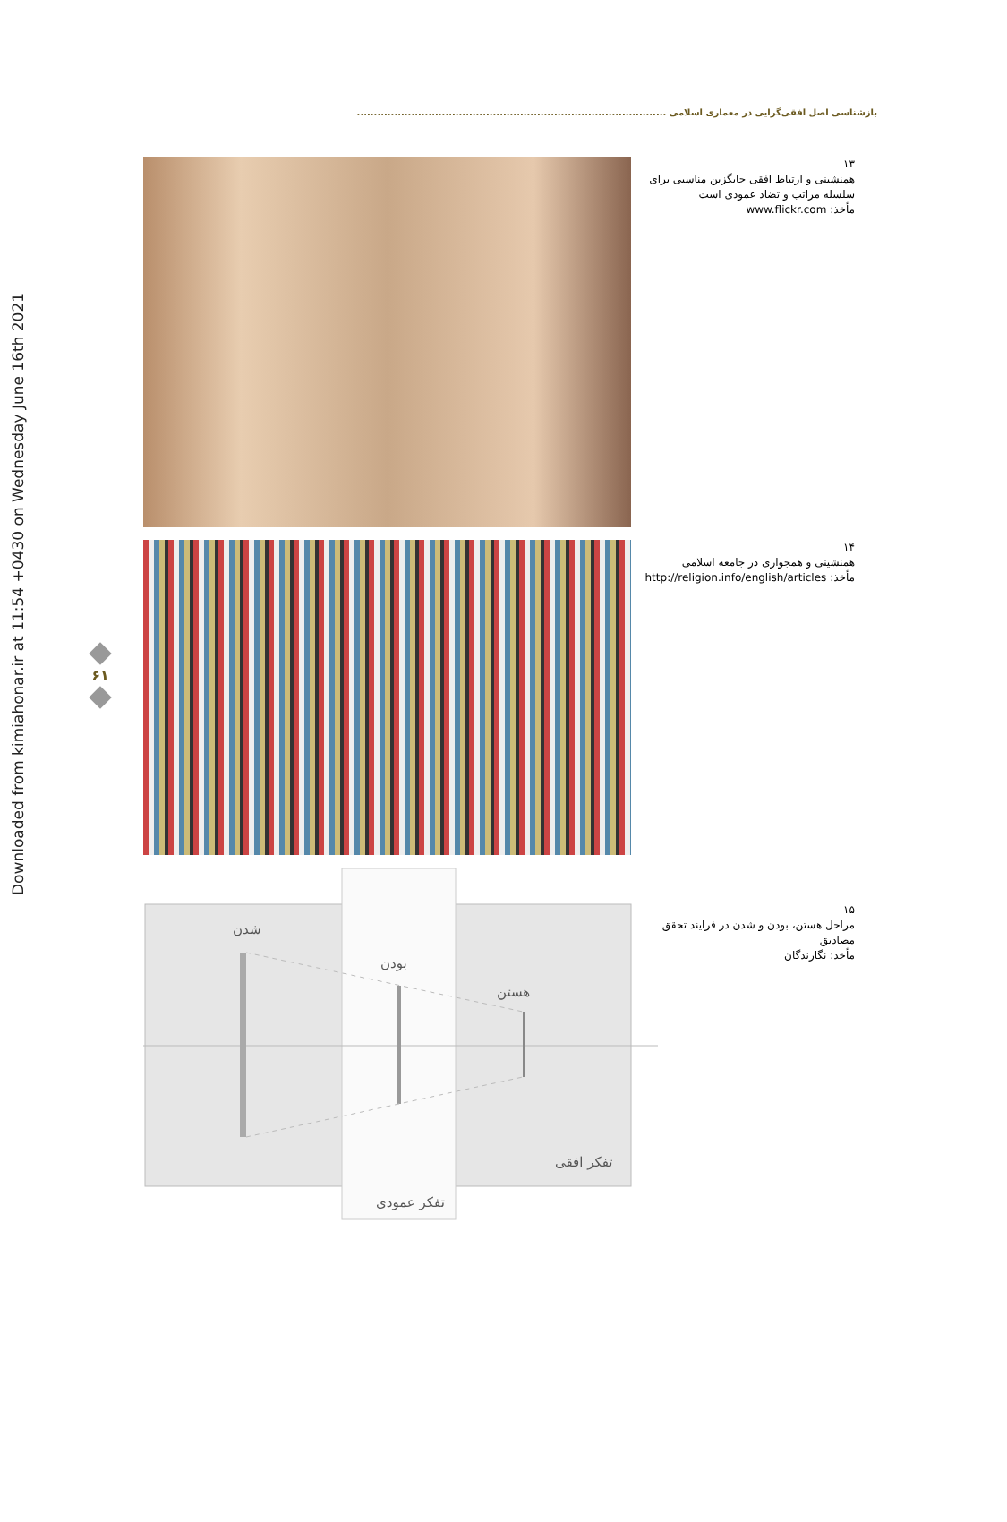Downloaded from kimiahonar.ir at 11:54 +0430 on Wednesday June 16th 2021
بازشناسی اصل افقی‌گرایی در معماری اسلامی ...........................................................................................
۶۱
۱۳
همنشینی و ارتباط افقی جایگزین مناسبی برای سلسله مراتب و تضاد عمودی است
مأخذ: www.flickr.com
۱۴
همنشینی و همجواری در جامعه اسلامی
مأخذ: http://religion.info/english/articles
شدن
بودن
هستن
تفکر افقی
تفکر عمودی
۱۵
مراحل هستن، بودن و شدن در فرایند تحقق مصادیق
مأخذ: نگارندگان